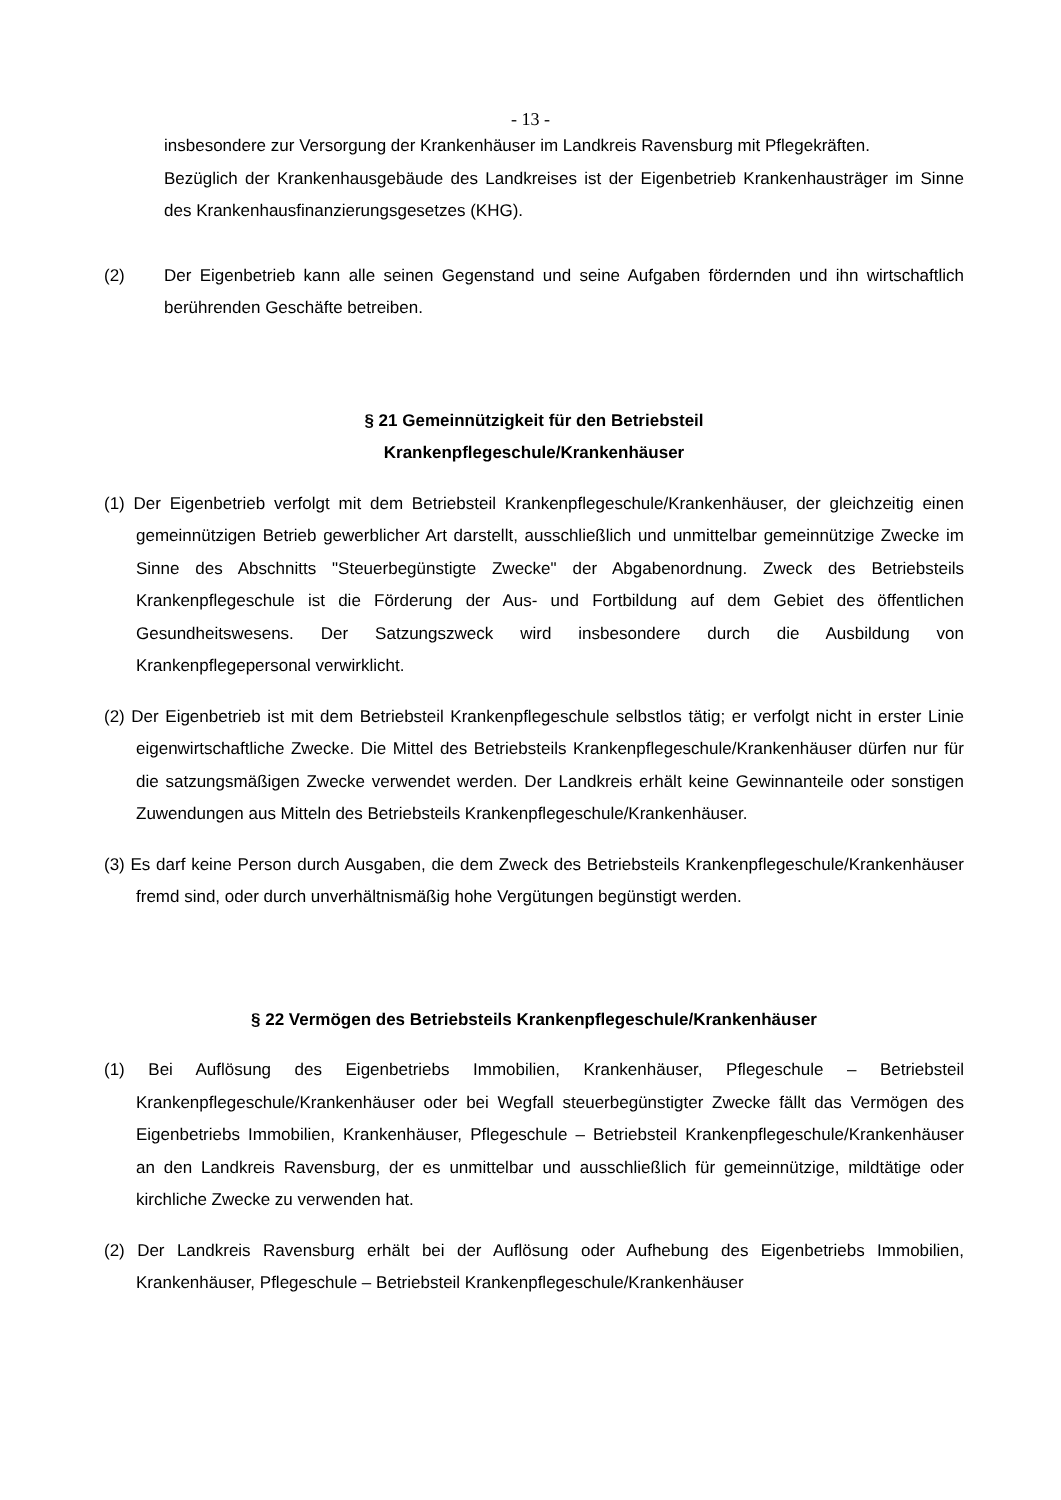- 13 -
insbesondere zur Versorgung der Krankenhäuser im Landkreis Ravensburg mit Pflegekräften.
Bezüglich der Krankenhausgebäude des Landkreises ist der Eigenbetrieb Krankenhausträger im Sinne des Krankenhausfinanzierungsgesetzes (KHG).
(2) Der Eigenbetrieb kann alle seinen Gegenstand und seine Aufgaben fördernden und ihn wirtschaftlich berührenden Geschäfte betreiben.
§ 21 Gemeinnützigkeit für den Betriebsteil
Krankenpflegeschule/Krankenhäuser
(1) Der Eigenbetrieb verfolgt mit dem Betriebsteil Krankenpflegeschule/Krankenhäuser, der gleichzeitig einen gemeinnützigen Betrieb gewerblicher Art darstellt, ausschließlich und unmittelbar gemeinnützige Zwecke im Sinne des Abschnitts "Steuerbegünstigte Zwecke" der Abgabenordnung. Zweck des Betriebsteils Krankenpflegeschule ist die Förderung der Aus- und Fortbildung auf dem Gebiet des öffentlichen Gesundheitswesens. Der Satzungszweck wird insbesondere durch die Ausbildung von Krankenpflegepersonal verwirklicht.
(2) Der Eigenbetrieb ist mit dem Betriebsteil Krankenpflegeschule selbstlos tätig; er verfolgt nicht in erster Linie eigenwirtschaftliche Zwecke. Die Mittel des Betriebsteils Krankenpflegeschule/Krankenhäuser dürfen nur für die satzungsmäßigen Zwecke verwendet werden. Der Landkreis erhält keine Gewinnanteile oder sonstigen Zuwendungen aus Mitteln des Betriebsteils Krankenpflegeschule/Krankenhäuser.
(3) Es darf keine Person durch Ausgaben, die dem Zweck des Betriebsteils Krankenpflegeschule/Krankenhäuser fremd sind, oder durch unverhältnismäßig hohe Vergütungen begünstigt werden.
§ 22 Vermögen des Betriebsteils Krankenpflegeschule/Krankenhäuser
(1) Bei Auflösung des Eigenbetriebs Immobilien, Krankenhäuser, Pflegeschule – Betriebsteil Krankenpflegeschule/Krankenhäuser oder bei Wegfall steuerbegünstigter Zwecke fällt das Vermögen des Eigenbetriebs Immobilien, Krankenhäuser, Pflegeschule – Betriebsteil Krankenpflegeschule/Krankenhäuser an den Landkreis Ravensburg, der es unmittelbar und ausschließlich für gemeinnützige, mildtätige oder kirchliche Zwecke zu verwenden hat.
(2) Der Landkreis Ravensburg erhält bei der Auflösung oder Aufhebung des Eigenbetriebs Immobilien, Krankenhäuser, Pflegeschule – Betriebsteil Krankenpflegeschule/Krankenhäuser